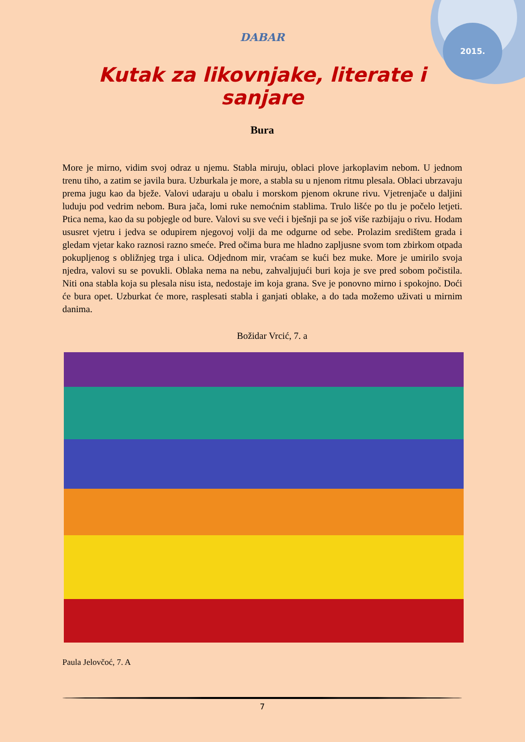2015.
DABAR
Kutak za likovnjake, literate i sanjare
Bura
More je mirno, vidim svoj odraz u njemu. Stabla miruju, oblaci plove jarkoplavim nebom. U jednom trenu tiho, a zatim se javila bura. Uzburkala je more, a stabla su u njenom ritmu plesala. Oblaci ubrzavaju prema jugu kao da bježe. Valovi udaraju u obalu i morskom pjenom okrune rivu. Vjetrenjače u daljini luduju pod vedrim nebom. Bura jača, lomi ruke nemoćnim stablima. Trulo lišće po tlu je počelo letjeti. Ptica nema, kao da su pobjegle od bure. Valovi su sve veći i bješnji pa se još više razbijaju o rivu. Hodam ususret vjetru i jedva se odupirem njegovoj volji da me odgurne od sebe. Prolazim središtem grada i gledam vjetar kako raznosi razno smeće. Pred očima bura me hladno zapljusne svom tom zbirkom otpada pokupljenog s obližnjeg trga i ulica. Odjednom mir, vraćam se kući bez muke. More je umirilo svoja njedra, valovi su se povukli. Oblaka nema na nebu, zahvaljujući buri koja je sve pred sobom počistila. Niti ona stabla koja su plesala nisu ista, nedostaje im koja grana. Sve je ponovno mirno i spokojno. Doći će bura opet. Uzburkat će more, rasplesati stabla i ganjati oblake, a do tada možemo uživati u mirnim danima.
Božidar Vrcić, 7. a
Paula Jelovčoć, 7. A
7